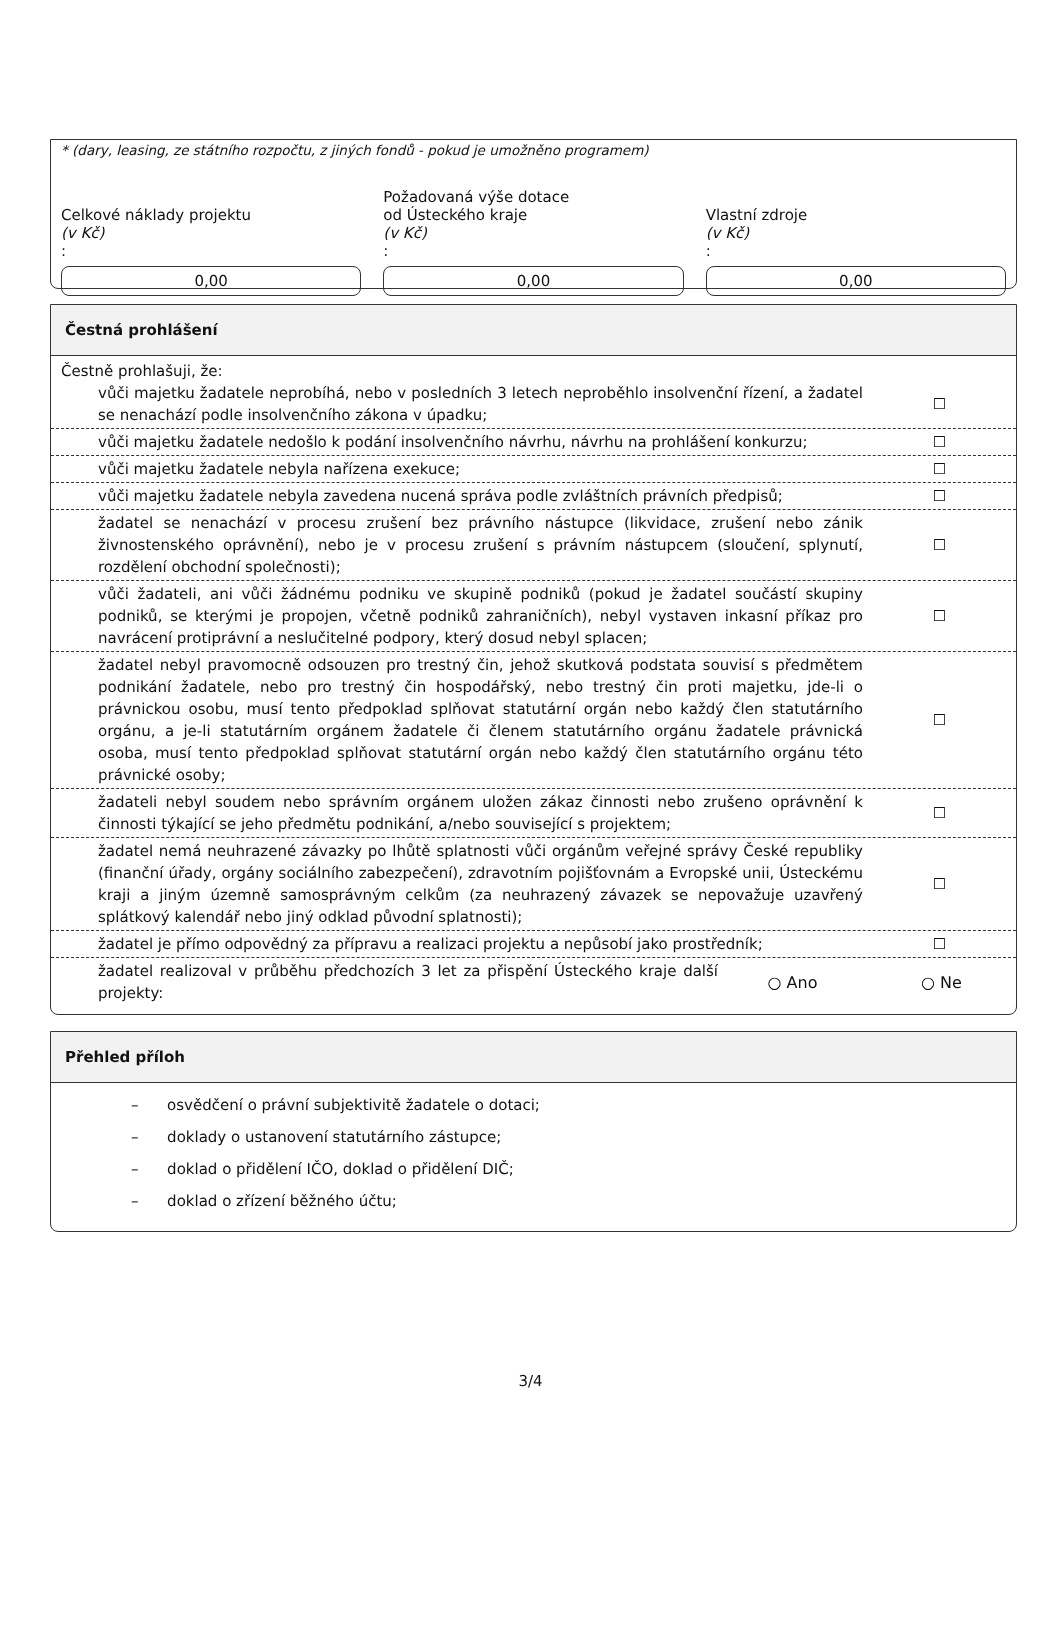* (dary, leasing, ze státního rozpočtu, z jiných fondů - pokud je umožněno programem)
Celkové náklady projektu
(v Kč):
0,00
Požadovaná výše dotace
od Ústeckého kraje
(v Kč):
0,00
Vlastní zdroje
(v Kč):
0,00
Čestná prohlášení
Čestně prohlašuji, že:
vůči majetku žadatele neprobíhá, nebo v posledních 3 letech neproběhlo insolvenční řízení, a žadatel se nenachází podle insolvenčního zákona v úpadku;
☐
vůči majetku žadatele nedošlo k podání insolvenčního návrhu, návrhu na prohlášení konkurzu;
☐
vůči majetku žadatele nebyla nařízena exekuce;
☐
vůči majetku žadatele nebyla zavedena nucená správa podle zvláštních právních předpisů;
☐
žadatel se nenachází v procesu zrušení bez právního nástupce (likvidace, zrušení nebo zánik živnostenského oprávnění), nebo je v procesu zrušení s právním nástupcem (sloučení, splynutí, rozdělení obchodní společnosti);
☐
vůči žadateli, ani vůči žádnému podniku ve skupině podniků (pokud je žadatel součástí skupiny podniků, se kterými je propojen, včetně podniků zahraničních), nebyl vystaven inkasní příkaz pro navrácení protiprávní a neslučitelné podpory, který dosud nebyl splacen;
☐
žadatel nebyl pravomocně odsouzen pro trestný čin, jehož skutková podstata souvisí s předmětem podnikání žadatele, nebo pro trestný čin hospodářský, nebo trestný čin proti majetku, jde-li o právnickou osobu, musí tento předpoklad splňovat statutární orgán nebo každý člen statutárního orgánu, a je-li statutárním orgánem žadatele či členem statutárního orgánu žadatele právnická osoba, musí tento předpoklad splňovat statutární orgán nebo každý člen statutárního orgánu této právnické osoby;
☐
žadateli nebyl soudem nebo správním orgánem uložen zákaz činnosti nebo zrušeno oprávnění k činnosti týkající se jeho předmětu podnikání, a/nebo související s projektem;
☐
žadatel nemá neuhrazené závazky po lhůtě splatnosti vůči orgánům veřejné správy České republiky (finanční úřady, orgány sociálního zabezpečení), zdravotním pojišťovnám a Evropské unii, Ústeckému kraji a jiným územně samosprávným celkům (za neuhrazený závazek se nepovažuje uzavřený splátkový kalendář nebo jiný odklad původní splatnosti);
☐
žadatel je přímo odpovědný za přípravu a realizaci projektu a nepůsobí jako prostředník;
☐
žadatel realizoval v průběhu předchozích 3 let za přispění Ústeckého kraje další projekty:
○ Ano ○ Ne
Přehled příloh
– osvědčení o právní subjektivitě žadatele o dotaci;
– doklady o ustanovení statutárního zástupce;
– doklad o přidělení IČO, doklad o přidělení DIČ;
– doklad o zřízení běžného účtu;
3/4